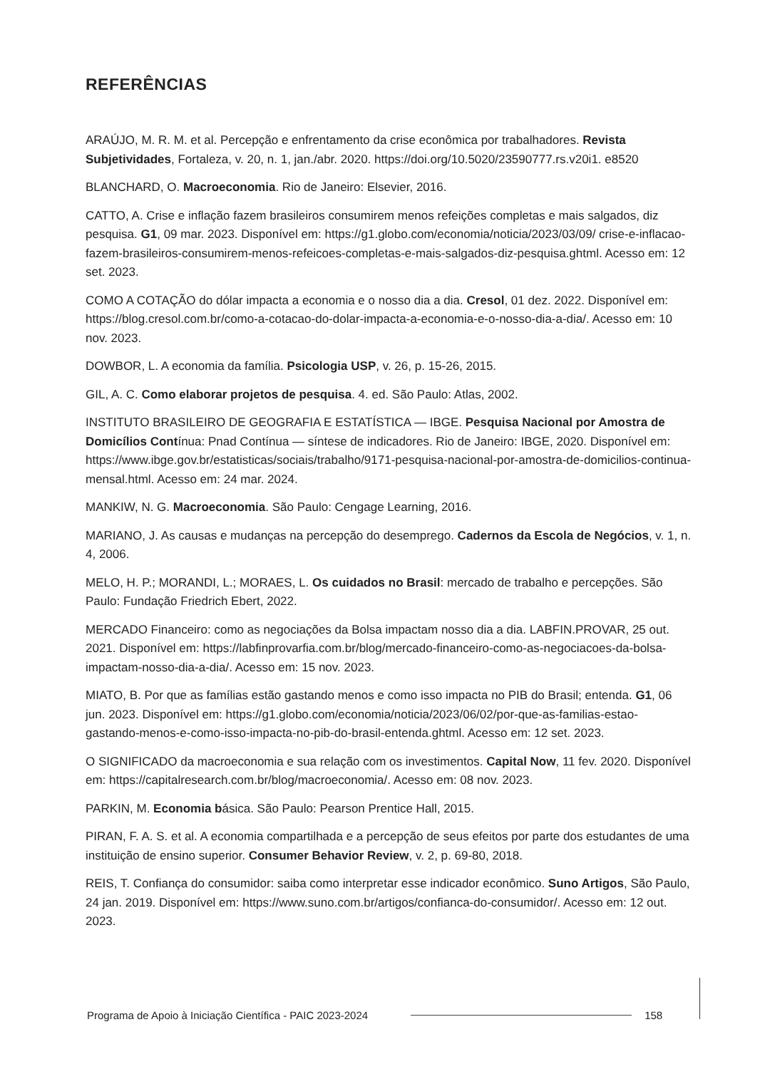REFERÊNCIAS
ARAÚJO, M. R. M. et al. Percepção e enfrentamento da crise econômica por trabalhadores. Revista Subjetividades, Fortaleza, v. 20, n. 1, jan./abr. 2020. https://doi.org/10.5020/23590777.rs.v20i1. e8520
BLANCHARD, O. Macroeconomia. Rio de Janeiro: Elsevier, 2016.
CATTO, A. Crise e inflação fazem brasileiros consumirem menos refeições completas e mais salgados, diz pesquisa. G1, 09 mar. 2023. Disponível em: https://g1.globo.com/economia/noticia/2023/03/09/ crise-e-inflacao-fazem-brasileiros-consumirem-menos-refeicoes-completas-e-mais-salgados-diz-pesquisa.ghtml. Acesso em: 12 set. 2023.
COMO A COTAÇÃO do dólar impacta a economia e o nosso dia a dia. Cresol, 01 dez. 2022. Disponível em: https://blog.cresol.com.br/como-a-cotacao-do-dolar-impacta-a-economia-e-o-nosso-dia-a-dia/. Acesso em: 10 nov. 2023.
DOWBOR, L. A economia da família. Psicologia USP, v. 26, p. 15-26, 2015.
GIL, A. C. Como elaborar projetos de pesquisa. 4. ed. São Paulo: Atlas, 2002.
INSTITUTO BRASILEIRO DE GEOGRAFIA E ESTATÍSTICA — IBGE. Pesquisa Nacional por Amostra de Domicílios Contínua: Pnad Contínua — síntese de indicadores. Rio de Janeiro: IBGE, 2020. Disponível em: https://www.ibge.gov.br/estatisticas/sociais/trabalho/9171-pesquisa-nacional-por-amostra-de-domicilios-continua-mensal.html. Acesso em: 24 mar. 2024.
MANKIW, N. G. Macroeconomia. São Paulo: Cengage Learning, 2016.
MARIANO, J. As causas e mudanças na percepção do desemprego. Cadernos da Escola de Negócios, v. 1, n. 4, 2006.
MELO, H. P.; MORANDI, L.; MORAES, L. Os cuidados no Brasil: mercado de trabalho e percepções. São Paulo: Fundação Friedrich Ebert, 2022.
MERCADO Financeiro: como as negociações da Bolsa impactam nosso dia a dia. LABFIN.PROVAR, 25 out. 2021. Disponível em: https://labfinprovarfia.com.br/blog/mercado-financeiro-como-as-negociacoes-da-bolsa-impactam-nosso-dia-a-dia/. Acesso em: 15 nov. 2023.
MIATO, B. Por que as famílias estão gastando menos e como isso impacta no PIB do Brasil; entenda. G1, 06 jun. 2023. Disponível em: https://g1.globo.com/economia/noticia/2023/06/02/por-que-as-familias-estao-gastando-menos-e-como-isso-impacta-no-pib-do-brasil-entenda.ghtml. Acesso em: 12 set. 2023.
O SIGNIFICADO da macroeconomia e sua relação com os investimentos. Capital Now, 11 fev. 2020. Disponível em: https://capitalresearch.com.br/blog/macroeconomia/. Acesso em: 08 nov. 2023.
PARKIN, M. Economia básica. São Paulo: Pearson Prentice Hall, 2015.
PIRAN, F. A. S. et al. A economia compartilhada e a percepção de seus efeitos por parte dos estudantes de uma instituição de ensino superior. Consumer Behavior Review, v. 2, p. 69-80, 2018.
REIS, T. Confiança do consumidor: saiba como interpretar esse indicador econômico. Suno Artigos, São Paulo, 24 jan. 2019. Disponível em: https://www.suno.com.br/artigos/confianca-do-consumidor/. Acesso em: 12 out. 2023.
Programa de Apoio à Iniciação Científica - PAIC 2023-2024 158